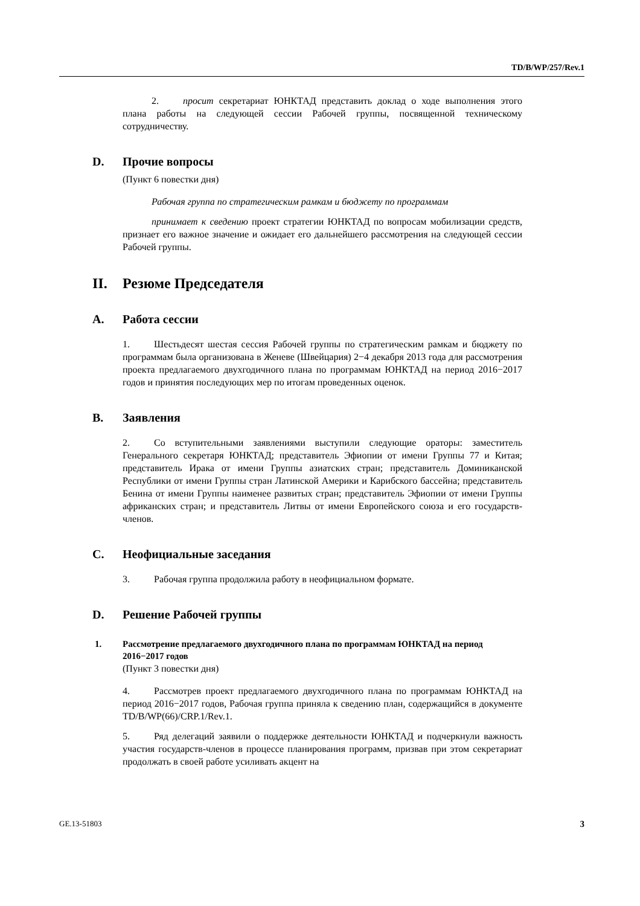TD/B/WP/257/Rev.1
2. просит секретариат ЮНКТАД представить доклад о ходе выполнения этого плана работы на следующей сессии Рабочей группы, посвященной техническому сотрудничеству.
D. Прочие вопросы
(Пункт 6 повестки дня)
Рабочая группа по стратегическим рамкам и бюджету по программам
принимает к сведению проект стратегии ЮНКТАД по вопросам мобилизации средств, признает его важное значение и ожидает его дальнейшего рассмотрения на следующей сессии Рабочей группы.
II. Резюме Председателя
A. Работа сессии
1. Шестьдесят шестая сессия Рабочей группы по стратегическим рамкам и бюджету по программам была организована в Женеве (Швейцария) 2−4 декабря 2013 года для рассмотрения проекта предлагаемого двухгодичного плана по программам ЮНКТАД на период 2016−2017 годов и принятия последующих мер по итогам проведенных оценок.
B. Заявления
2. Со вступительными заявлениями выступили следующие ораторы: заместитель Генерального секретаря ЮНКТАД; представитель Эфиопии от имени Группы 77 и Китая; представитель Ирака от имени Группы азиатских стран; представитель Доминиканской Республики от имени Группы стран Латинской Америки и Карибского бассейна; представитель Бенина от имени Группы наименее развитых стран; представитель Эфиопии от имени Группы африканских стран; и представитель Литвы от имени Европейского союза и его государств-членов.
C. Неофициальные заседания
3. Рабочая группа продолжила работу в неофициальном формате.
D. Решение Рабочей группы
1. Рассмотрение предлагаемого двухгодичного плана по программам ЮНКТАД на период 2016−2017 годов
(Пункт 3 повестки дня)
4. Рассмотрев проект предлагаемого двухгодичного плана по программам ЮНКТАД на период 2016−2017 годов, Рабочая группа приняла к сведению план, содержащийся в документе TD/B/WP(66)/CRP.1/Rev.1.
5. Ряд делегаций заявили о поддержке деятельности ЮНКТАД и подчеркнули важность участия государств-членов в процессе планирования программ, призвав при этом секретариат продолжать в своей работе усиливать акцент на
GE.13-51803 3